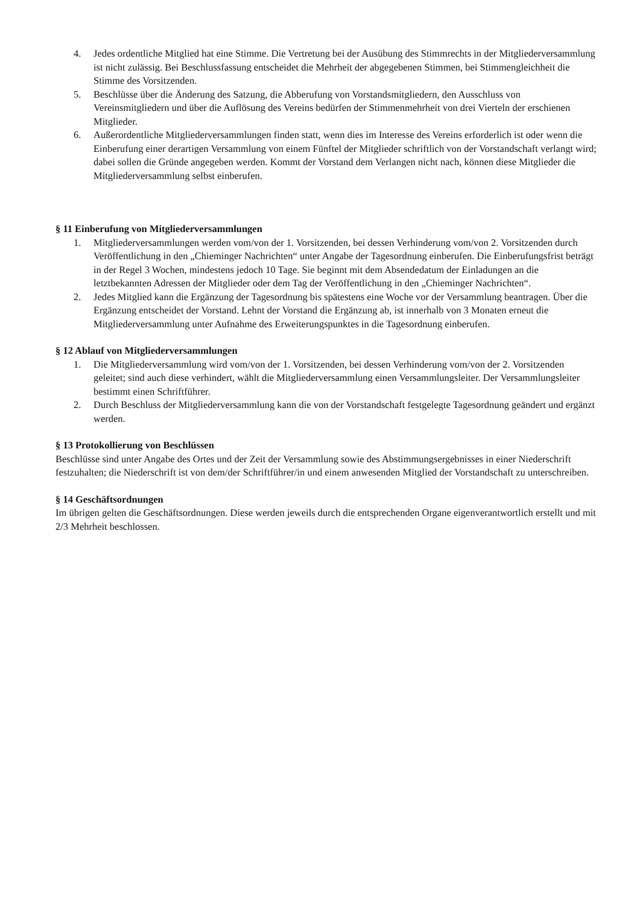4. Jedes ordentliche Mitglied hat eine Stimme. Die Vertretung bei der Ausübung des Stimmrechts in der Mitgliederversammlung ist nicht zulässig. Bei Beschlussfassung entscheidet die Mehrheit der abgegebenen Stimmen, bei Stimmengleichheit die Stimme des Vorsitzenden.
5. Beschlüsse über die Änderung des Satzung, die Abberufung von Vorstandsmitgliedern, den Ausschluss von Vereinsmitgliedern und über die Auflösung des Vereins bedürfen der Stimmenmehrheit von drei Vierteln der erschienen Mitglieder.
6. Außerordentliche Mitgliederversammlungen finden statt, wenn dies im Interesse des Vereins erforderlich ist oder wenn die Einberufung einer derartigen Versammlung von einem Fünftel der Mitglieder schriftlich von der Vorstandschaft verlangt wird; dabei sollen die Gründe angegeben werden. Kommt der Vorstand dem Verlangen nicht nach, können diese Mitglieder die Mitgliederversammlung selbst einberufen.
§ 11 Einberufung von Mitgliederversammlungen
1. Mitgliederversammlungen werden vom/von der 1. Vorsitzenden, bei dessen Verhinderung vom/von 2. Vorsitzenden durch Veröffentlichung in den „Chieminger Nachrichten“ unter Angabe der Tagesordnung einberufen. Die Einberufungsfrist beträgt in der Regel 3 Wochen, mindestens jedoch 10 Tage. Sie beginnt mit dem Absendedatum der Einladungen an die letztbekannten Adressen der Mitglieder oder dem Tag der Veröffentlichung in den „Chieminger Nachrichten“.
2. Jedes Mitglied kann die Ergänzung der Tagesordnung bis spätestens eine Woche vor der Versammlung beantragen. Über die Ergänzung entscheidet der Vorstand. Lehnt der Vorstand die Ergänzung ab, ist innerhalb von 3 Monaten erneut die Mitgliederversammlung unter Aufnahme des Erweiterungspunktes in die Tagesordnung einberufen.
§ 12 Ablauf von Mitgliederversammlungen
1. Die Mitgliederversammlung wird vom/von der 1. Vorsitzenden, bei dessen Verhinderung vom/von der 2. Vorsitzenden geleitet; sind auch diese verhindert, wählt die Mitgliederversammlung einen Versammlungsleiter. Der Versammlungsleiter bestimmt einen Schriftführer.
2. Durch Beschluss der Mitgliederversammlung kann die von der Vorstandschaft festgelegte Tagesordnung geändert und ergänzt werden.
§ 13 Protokollierung von Beschlüssen
Beschlüsse sind unter Angabe des Ortes und der Zeit der Versammlung sowie des Abstimmungsergebnisses in einer Niederschrift festzuhalten; die Niederschrift ist von dem/der Schriftführer/in und einem anwesenden Mitglied der Vorstandschaft zu unterschreiben.
§ 14 Geschäftsordnungen
Im übrigen gelten die Geschäftsordnungen. Diese werden jeweils durch die entsprechenden Organe eigenverantwortlich erstellt und mit 2/3 Mehrheit beschlossen.